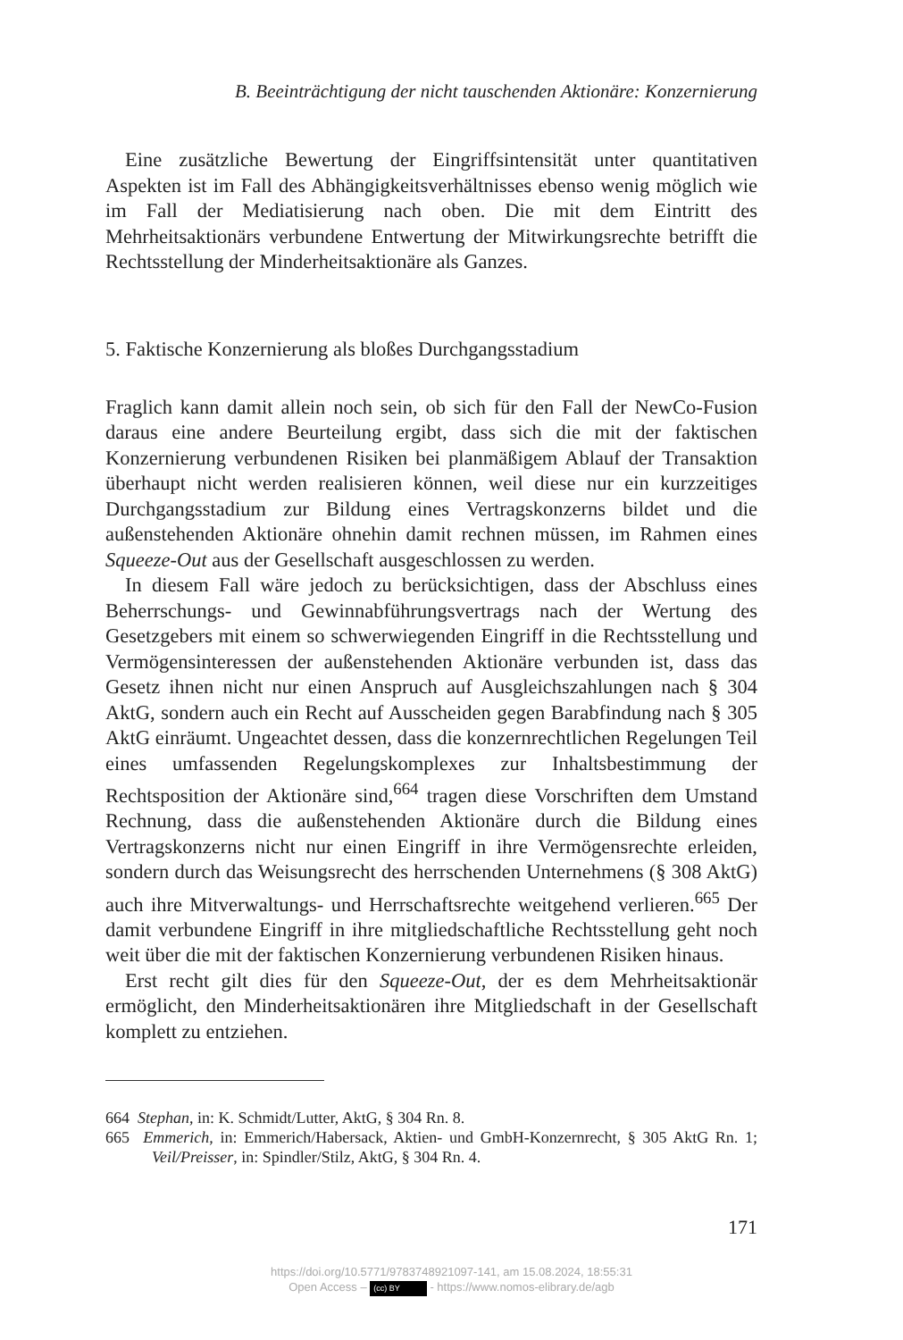B. Beeinträchtigung der nicht tauschenden Aktionäre: Konzernierung
Eine zusätzliche Bewertung der Eingriffsintensität unter quantitativen Aspekten ist im Fall des Abhängigkeitsverhältnisses ebenso wenig möglich wie im Fall der Mediatisierung nach oben. Die mit dem Eintritt des Mehrheitsaktionärs verbundene Entwertung der Mitwirkungsrechte betrifft die Rechtsstellung der Minderheitsaktionäre als Ganzes.
5. Faktische Konzernierung als bloßes Durchgangsstadium
Fraglich kann damit allein noch sein, ob sich für den Fall der NewCo-Fusion daraus eine andere Beurteilung ergibt, dass sich die mit der faktischen Konzernierung verbundenen Risiken bei planmäßigem Ablauf der Transaktion überhaupt nicht werden realisieren können, weil diese nur ein kurzzeitiges Durchgangsstadium zur Bildung eines Vertragskonzerns bildet und die außenstehenden Aktionäre ohnehin damit rechnen müssen, im Rahmen eines Squeeze-Out aus der Gesellschaft ausgeschlossen zu werden.
In diesem Fall wäre jedoch zu berücksichtigen, dass der Abschluss eines Beherrschungs- und Gewinnabführungsvertrags nach der Wertung des Gesetzgebers mit einem so schwerwiegenden Eingriff in die Rechtsstellung und Vermögensinteressen der außenstehenden Aktionäre verbunden ist, dass das Gesetz ihnen nicht nur einen Anspruch auf Ausgleichszahlungen nach § 304 AktG, sondern auch ein Recht auf Ausscheiden gegen Barabfindung nach § 305 AktG einräumt. Ungeachtet dessen, dass die konzernrechtlichen Regelungen Teil eines umfassenden Regelungskomplexes zur Inhaltsbestimmung der Rechtsposition der Aktionäre sind,<sup>664</sup> tragen diese Vorschriften dem Umstand Rechnung, dass die außenstehenden Aktionäre durch die Bildung eines Vertragskonzerns nicht nur einen Eingriff in ihre Vermögensrechte erleiden, sondern durch das Weisungsrecht des herrschenden Unternehmens (§ 308 AktG) auch ihre Mitverwaltungs- und Herrschaftsrechte weitgehend verlieren.<sup>665</sup> Der damit verbundene Eingriff in ihre mitgliedschaftliche Rechtsstellung geht noch weit über die mit der faktischen Konzernierung verbundenen Risiken hinaus.
Erst recht gilt dies für den Squeeze-Out, der es dem Mehrheitsaktionär ermöglicht, den Minderheitsaktionären ihre Mitgliedschaft in der Gesellschaft komplett zu entziehen.
664 Stephan, in: K. Schmidt/Lutter, AktG, § 304 Rn. 8.
665 Emmerich, in: Emmerich/Habersack, Aktien- und GmbH-Konzernrecht, § 305 AktG Rn. 1; Veil/Preisser, in: Spindler/Stilz, AktG, § 304 Rn. 4.
171
https://doi.org/10.5771/9783748921097-141, am 15.08.2024, 18:55:31
Open Access – (cc) BY - https://www.nomos-elibrary.de/agb